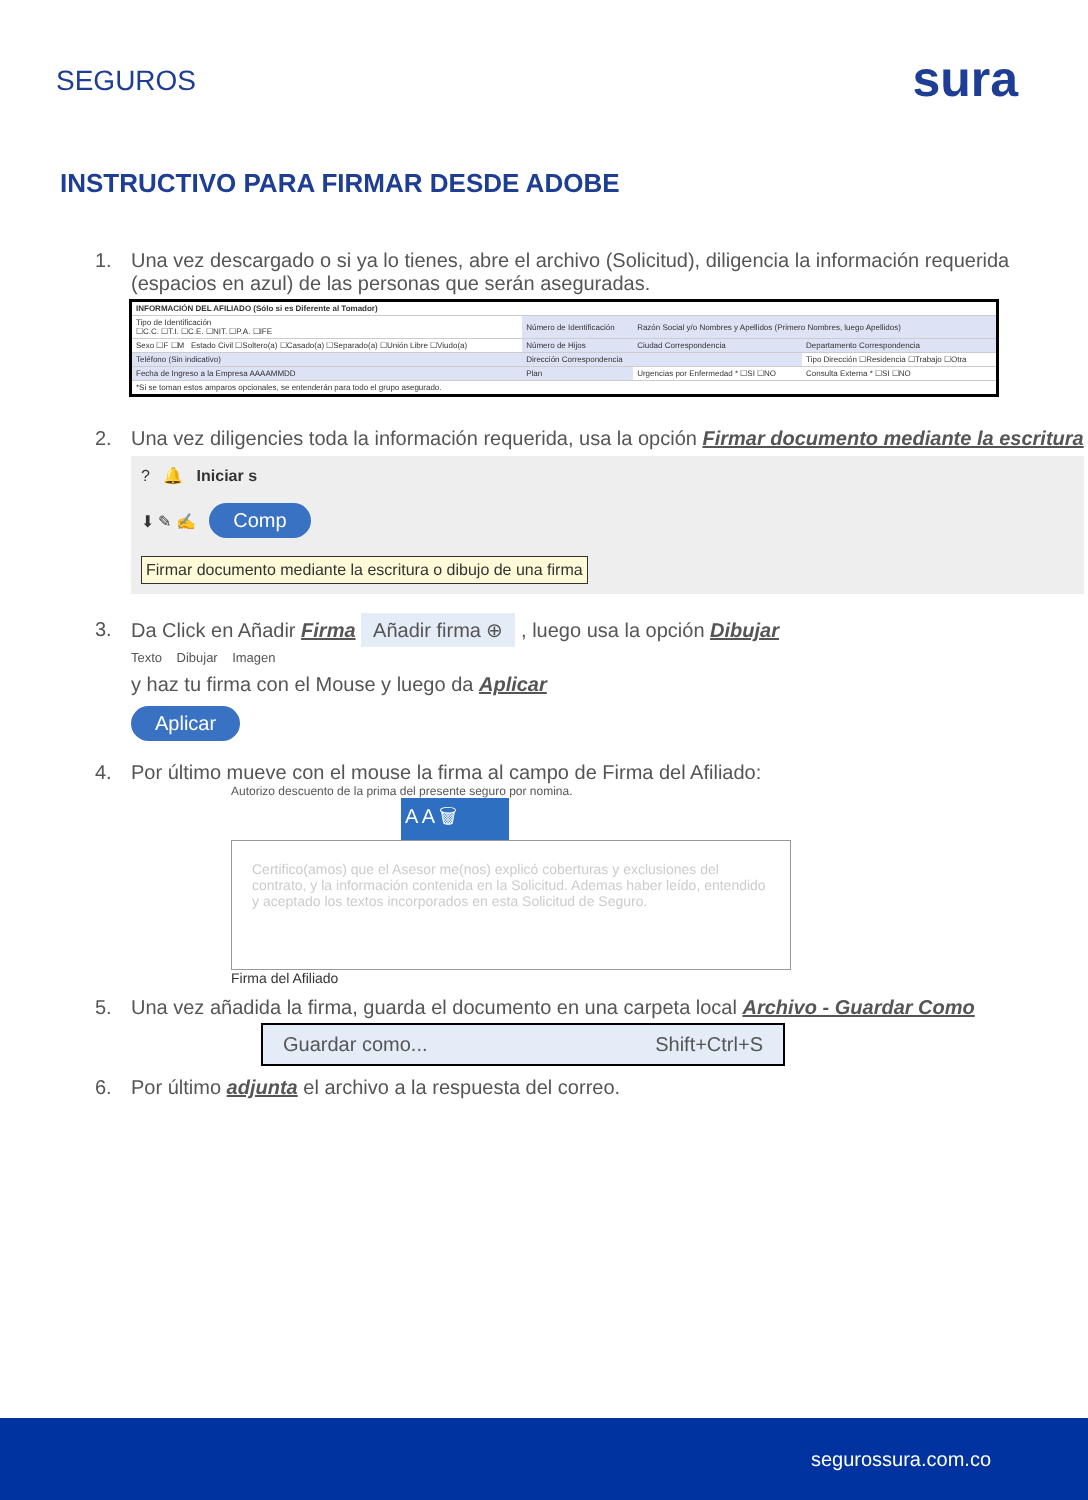SEGUROS
sura
INSTRUCTIVO PARA FIRMAR DESDE ADOBE
1. Una vez descargado o si ya lo tienes, abre el archivo (Solicitud), diligencia la información requerida (espacios en azul) de las personas que serán aseguradas.
| INFORMACIÓN DEL AFILIADO (Sólo si es Diferente al Tomador) | | | |
| Tipo de Identificación ☐C.C. ☐T.I. ☐C.E. ☐NIT. ☐P.A. ☐IFE | Número de Identificación | Razón Social y/o Nombres y Apellidos (Primero Nombres, luego Apellidos) | |
| Sexo ☐F ☐M Estado Civil ☐Soltero(a) ☐Casado(a) ☐Separado(a) ☐Unión Libre ☐Viudo(a) | Número de Hijos | Ciudad Correspondencia | Departamento Correspondencia |
| Teléfono (Sin indicativo) | Dirección Correspondencia | | Tipo Dirección ☐Residencia ☐Trabajo ☐Otra |
| Fecha de Ingreso a la Empresa AAAAMMDD | Plan | Urgencias por Enfermedad * ☐SI ☐NO | Consulta Externa * ☐SI ☐NO |
| *Si se toman estos amparos opcionales, se entenderán para todo el grupo asegurado. | | | |
2. Una vez diligencies toda la información requerida, usa la opción Firmar documento mediante la escritura
? 🔔 Iniciar s
⬇ ✎ ✍ Comp
Firmar documento mediante la escritura o dibujo de una firma
3. Da Click en Añadir Firma Añadir firma ⊕ , luego usa la opción Dibujar
Texto Dibujar Imagen
y haz tu firma con el Mouse y luego da Aplicar
Aplicar
4. Por último mueve con el mouse la firma al campo de Firma del Afiliado:
Autorizo descuento de la prima del presente seguro por nomina.
A A 🗑
Certifico(amos) que el Asesor me(nos) explicó coberturas y exclusiones del contrato, y la información contenida en la Solicitud. Ademas haber leído, entendido y aceptado los textos incorporados en esta Solicitud de Seguro.
Firma del Afiliado
5. Una vez añadida la firma, guarda el documento en una carpeta local Archivo - Guardar Como
Guardar como... Shift+Ctrl+S
6. Por último adjunta el archivo a la respuesta del correo.
segurossura.com.co